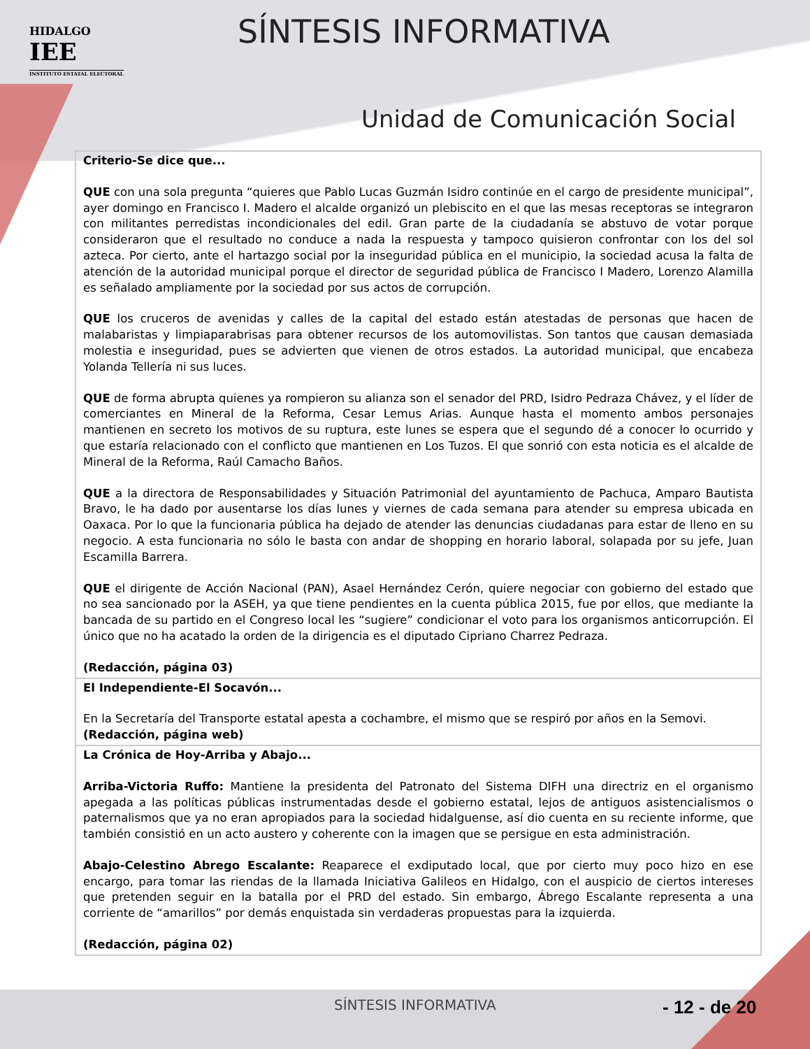HIDALGO
IEE
INSTITUTO ESTATAL ELECTORAL
SÍNTESIS INFORMATIVA
Unidad de Comunicación Social
| Criterio-Se dice que... QUE con una sola pregunta “quieres que Pablo Lucas Guzmán Isidro continúe en el cargo de presidente municipal”, ayer domingo en Francisco I. Madero el alcalde organizó un plebiscito en el que las mesas receptoras se integraron con militantes perredistas incondicionales del edil. Gran parte de la ciudadanía se abstuvo de votar porque consideraron que el resultado no conduce a nada la respuesta y tampoco quisieron confrontar con los del sol azteca. Por cierto, ante el hartazgo social por la inseguridad pública en el municipio, la sociedad acusa la falta de atención de la autoridad municipal porque el director de seguridad pública de Francisco I Madero, Lorenzo Alamilla es señalado ampliamente por la sociedad por sus actos de corrupción. QUE los cruceros de avenidas y calles de la capital del estado están atestadas de personas que hacen de malabaristas y limpiaparabrisas para obtener recursos de los automovilistas. Son tantos que causan demasiada molestia e inseguridad, pues se advierten que vienen de otros estados. La autoridad municipal, que encabeza Yolanda Tellería ni sus luces. QUE de forma abrupta quienes ya rompieron su alianza son el senador del PRD, Isidro Pedraza Chávez, y el líder de comerciantes en Mineral de la Reforma, Cesar Lemus Arias. Aunque hasta el momento ambos personajes mantienen en secreto los motivos de su ruptura, este lunes se espera que el segundo dé a conocer lo ocurrido y que estaría relacionado con el conflicto que mantienen en Los Tuzos. El que sonrió con esta noticia es el alcalde de Mineral de la Reforma, Raúl Camacho Baños. QUE a la directora de Responsabilidades y Situación Patrimonial del ayuntamiento de Pachuca, Amparo Bautista Bravo, le ha dado por ausentarse los días lunes y viernes de cada semana para atender su empresa ubicada en Oaxaca. Por lo que la funcionaria pública ha dejado de atender las denuncias ciudadanas para estar de lleno en su negocio. A esta funcionaria no sólo le basta con andar de shopping en horario laboral, solapada por su jefe, Juan Escamilla Barrera. QUE el dirigente de Acción Nacional (PAN), Asael Hernández Cerón, quiere negociar con gobierno del estado que no sea sancionado por la ASEH, ya que tiene pendientes en la cuenta pública 2015, fue por ellos, que mediante la bancada de su partido en el Congreso local les “sugiere” condicionar el voto para los organismos anticorrupción. El único que no ha acatado la orden de la dirigencia es el diputado Cipriano Charrez Pedraza. (Redacción, página 03) |
| El Independiente-El Socavón... En la Secretaría del Transporte estatal apesta a cochambre, el mismo que se respiró por años en la Semovi. (Redacción, página web) |
| La Crónica de Hoy-Arriba y Abajo... Arriba-Victoria Ruffo: Mantiene la presidenta del Patronato del Sistema DIFH una directriz en el organismo apegada a las políticas públicas instrumentadas desde el gobierno estatal, lejos de antiguos asistencialismos o paternalismos que ya no eran apropiados para la sociedad hidalguense, así dio cuenta en su reciente informe, que también consistió en un acto austero y coherente con la imagen que se persigue en esta administración. Abajo-Celestino Abrego Escalante: Reaparece el exdiputado local, que por cierto muy poco hizo en ese encargo, para tomar las riendas de la llamada Iniciativa Galileos en Hidalgo, con el auspicio de ciertos intereses que pretenden seguir en la batalla por el PRD del estado. Sin embargo, Ábrego Escalante representa a una corriente de “amarillos” por demás enquistada sin verdaderas propuestas para la izquierda. (Redacción, página 02) |
SÍNTESIS INFORMATIVA - 12 - de 20